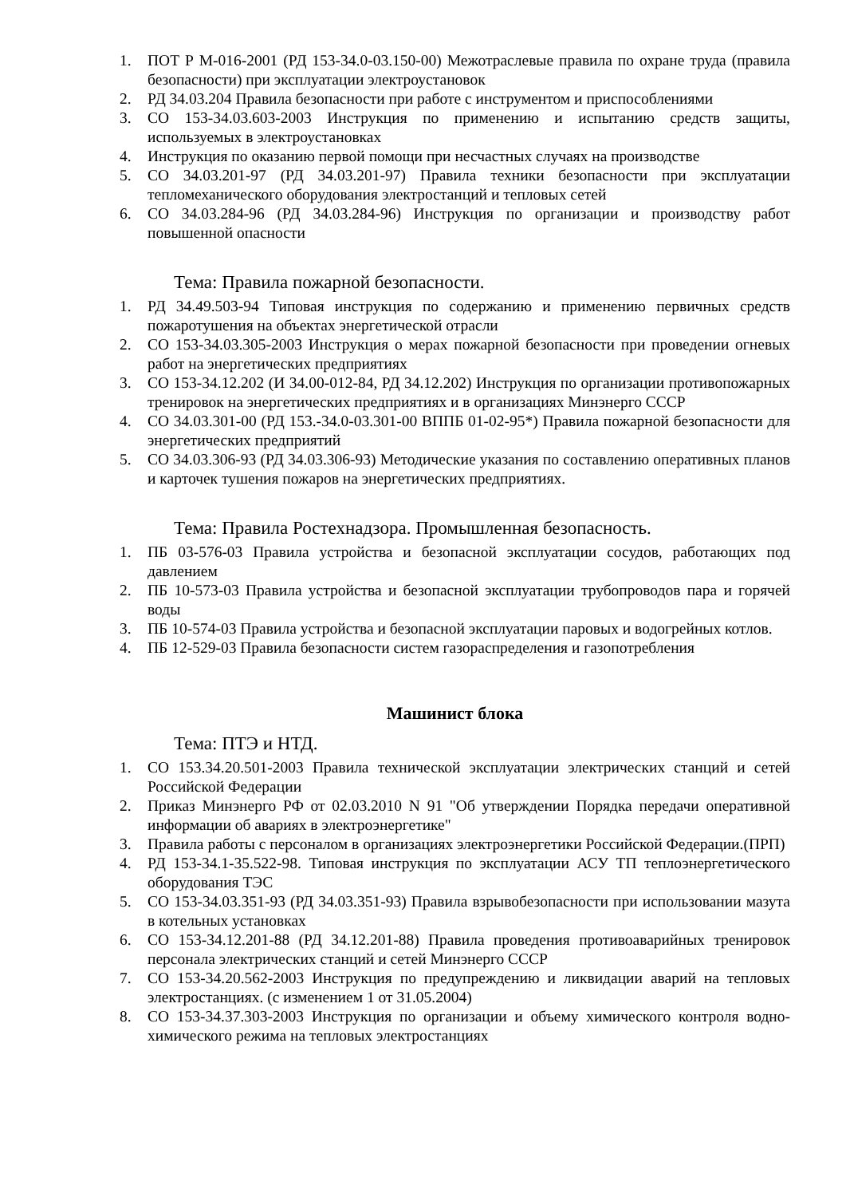1. ПОТ Р М-016-2001 (РД 153-34.0-03.150-00) Межотраслевые правила по охране труда (правила безопасности) при эксплуатации электроустановок
2. РД 34.03.204 Правила безопасности при работе с инструментом и приспособлениями
3. СО 153-34.03.603-2003 Инструкция по применению и испытанию средств защиты, используемых в электроустановках
4. Инструкция по оказанию первой помощи при несчастных случаях на производстве
5. СО 34.03.201-97 (РД 34.03.201-97) Правила техники безопасности при эксплуатации тепломеханического оборудования электростанций и тепловых сетей
6. СО 34.03.284-96 (РД 34.03.284-96) Инструкция по организации и производству работ повышенной опасности
Тема: Правила пожарной безопасности.
1. РД 34.49.503-94 Типовая инструкция по содержанию и применению первичных средств пожаротушения на объектах энергетической отрасли
2. СО 153-34.03.305-2003 Инструкция о мерах пожарной безопасности при проведении огневых работ на энергетических предприятиях
3. СО 153-34.12.202 (И 34.00-012-84, РД 34.12.202) Инструкция по организации противопожарных тренировок на энергетических предприятиях и в организациях Минэнерго СССР
4. СО 34.03.301-00 (РД 153.-34.0-03.301-00 ВППБ 01-02-95*) Правила пожарной безопасности для энергетических предприятий
5. СО 34.03.306-93 (РД 34.03.306-93) Методические указания по составлению оперативных планов и карточек тушения пожаров на энергетических предприятиях.
Тема: Правила Ростехнадзора. Промышленная безопасность.
1. ПБ 03-576-03 Правила устройства и безопасной эксплуатации сосудов, работающих под давлением
2. ПБ 10-573-03 Правила устройства и безопасной эксплуатации трубопроводов пара и горячей воды
3. ПБ 10-574-03 Правила устройства и безопасной эксплуатации паровых и водогрейных котлов.
4. ПБ 12-529-03 Правила безопасности систем газораспределения и газопотребления
Машинист блока
Тема: ПТЭ и НТД.
1. СО 153.34.20.501-2003 Правила технической эксплуатации электрических станций и сетей Российской Федерации
2. Приказ Минэнерго РФ от 02.03.2010 N 91 "Об утверждении Порядка передачи оперативной информации об авариях в электроэнергетике"
3. Правила работы с персоналом в организациях электроэнергетики Российской Федерации.(ПРП)
4. РД 153-34.1-35.522-98. Типовая инструкция по эксплуатации АСУ ТП теплоэнергетического оборудования ТЭС
5. СО 153-34.03.351-93 (РД 34.03.351-93) Правила взрывобезопасности при использовании мазута в котельных установках
6. СО 153-34.12.201-88 (РД 34.12.201-88) Правила проведения противоаварийных тренировок персонала электрических станций и сетей Минэнерго СССР
7. СО 153-34.20.562-2003 Инструкция по предупреждению и ликвидации аварий на тепловых электростанциях. (с изменением 1 от 31.05.2004)
8. СО 153-34.37.303-2003 Инструкция по организации и объему химического контроля водно-химического режима на тепловых электростанциях